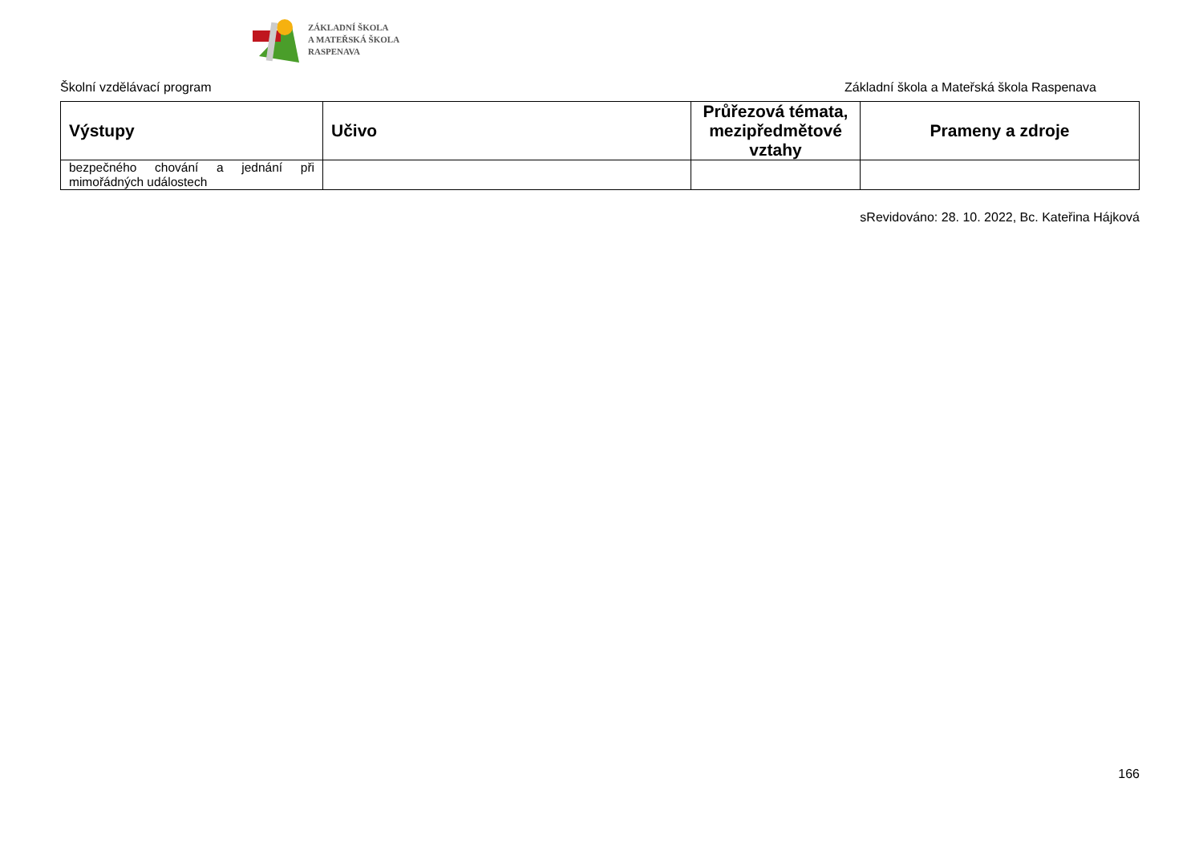ZÁKLADNÍ ŠKOLA
A MATEŘSKÁ ŠKOLA
RASPENAVA
Školní vzdělávací program Základní škola a Mateřská škola Raspenava
| Výstupy | Učivo | Průřezová témata, mezipředmětové vztahy | Prameny a zdroje |
| --- | --- | --- | --- |
| bezpečného chování a jednání při mimořádných událostech | | | |
sRevidováno: 28. 10. 2022, Bc. Kateřina Hájková
166